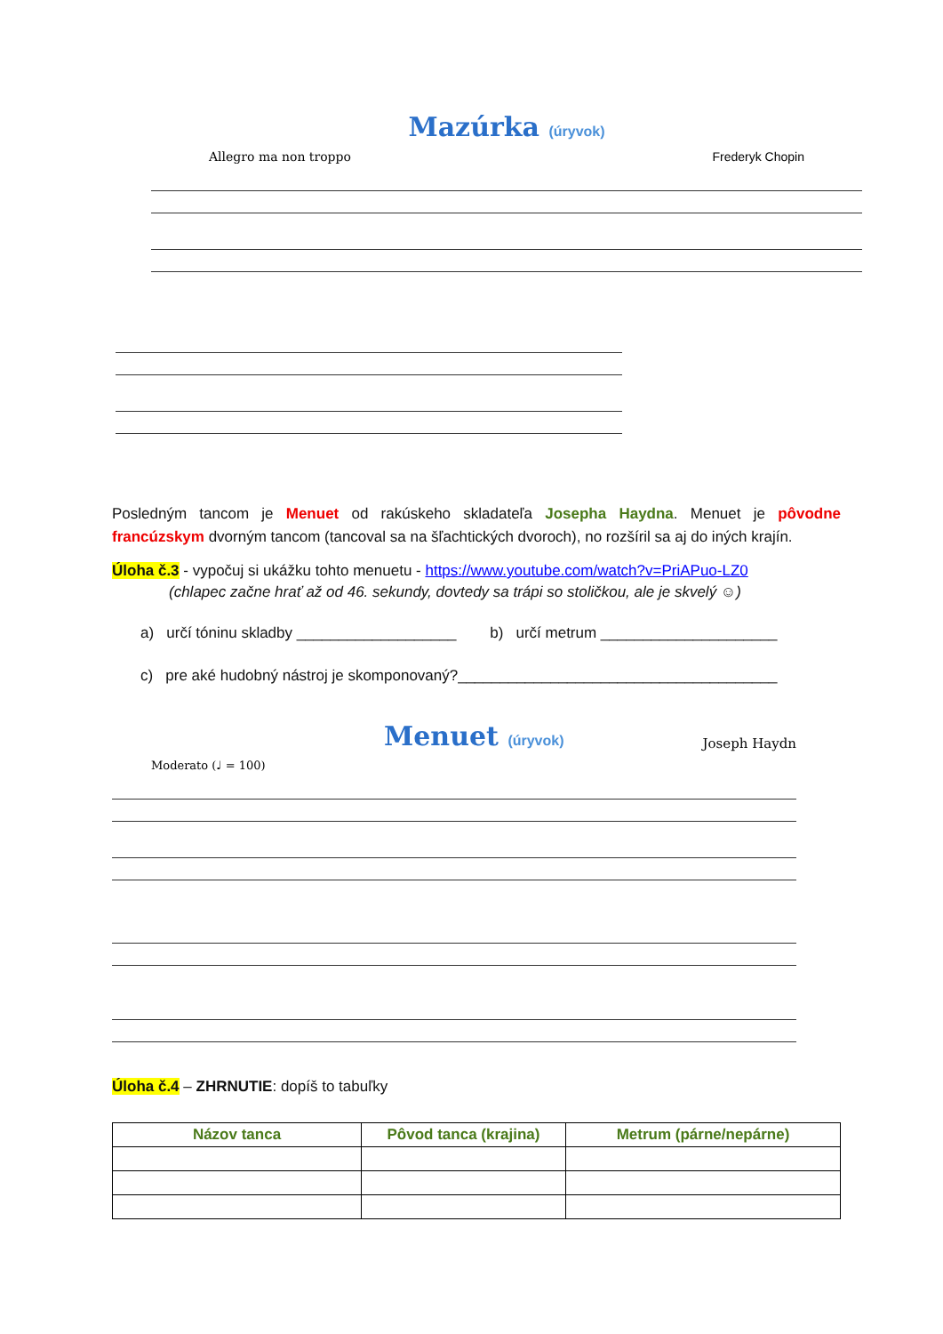Mazúrka (úryvok)
Allegro ma non troppo Frederyk Chopin
Posledným tancom je Menuet od rakúskeho skladateľa Josepha Haydna. Menuet je pôvodne francúzskym dvorným tancom (tancoval sa na šľachtických dvoroch), no rozšíril sa aj do iných krajín.
Úloha č.3 - vypočuj si ukážku tohto menuetu - https://www.youtube.com/watch?v=PriAPuo-LZ0
(chlapec začne hrať až od 46. sekundy, dovtedy sa trápi so stoličkou, ale je skvelý ☺)
a) určí tóninu skladby ___________________ b) určí metrum _____________________
c) pre aké hudobný nástroj je skomponovaný?______________________________________
Menuet (úryvok)
Joseph Haydn
Moderato (♩ = 100)
Úloha č.4 – ZHRNUTIE: dopíš to tabuľky
| Názov tanca | Pôvod tanca (krajina) | Metrum (párne/nepárne) |
| --- | --- | --- |